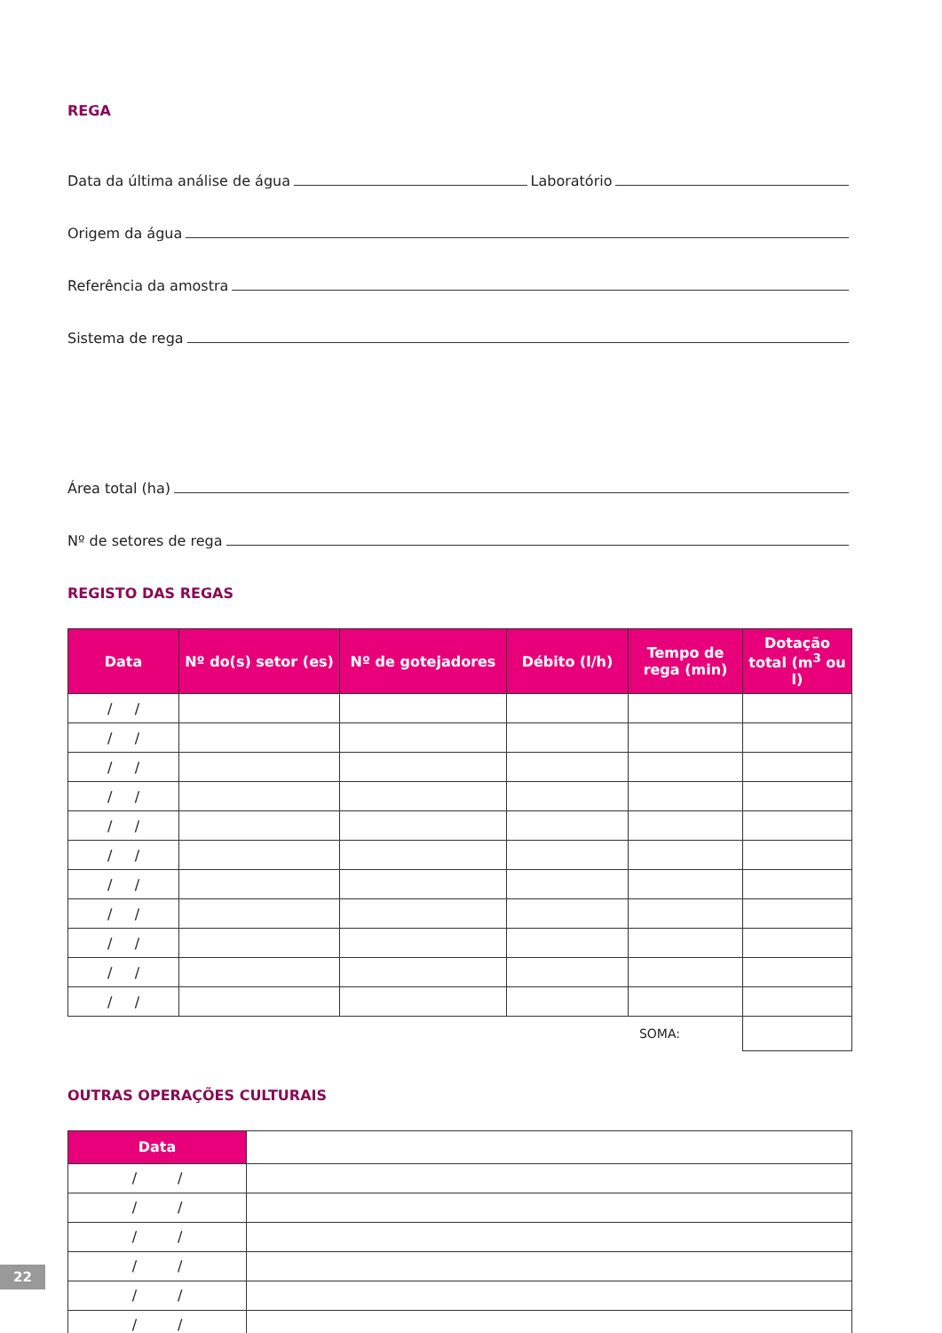REGA
Data da última análise de água Laboratório
Origem da água
Referência da amostra
Sistema de rega
Área total (ha)
Nº de setores de rega
REGISTO DAS REGAS
| Data | Nº do(s) setor (es) | Nº de gotejadores | Débito (l/h) | Tempo de rega (min) | Dotação total (m<sup>3</sup> ou l) |
| --- | --- | --- | --- | --- | --- |
| / / | | | | | |
| / / | | | | | |
| / / | | | | | |
| / / | | | | | |
| / / | | | | | |
| / / | | | | | |
| / / | | | | | |
| / / | | | | | |
| / / | | | | | |
| / / | | | | | |
| / / | | | | | |
| SOMA: | | | | | |
OUTRAS OPERAÇÕES CULTURAIS
| Data | |
| / / | |
| / / | |
| / / | |
| / / | |
| / / | |
| / / | |
22